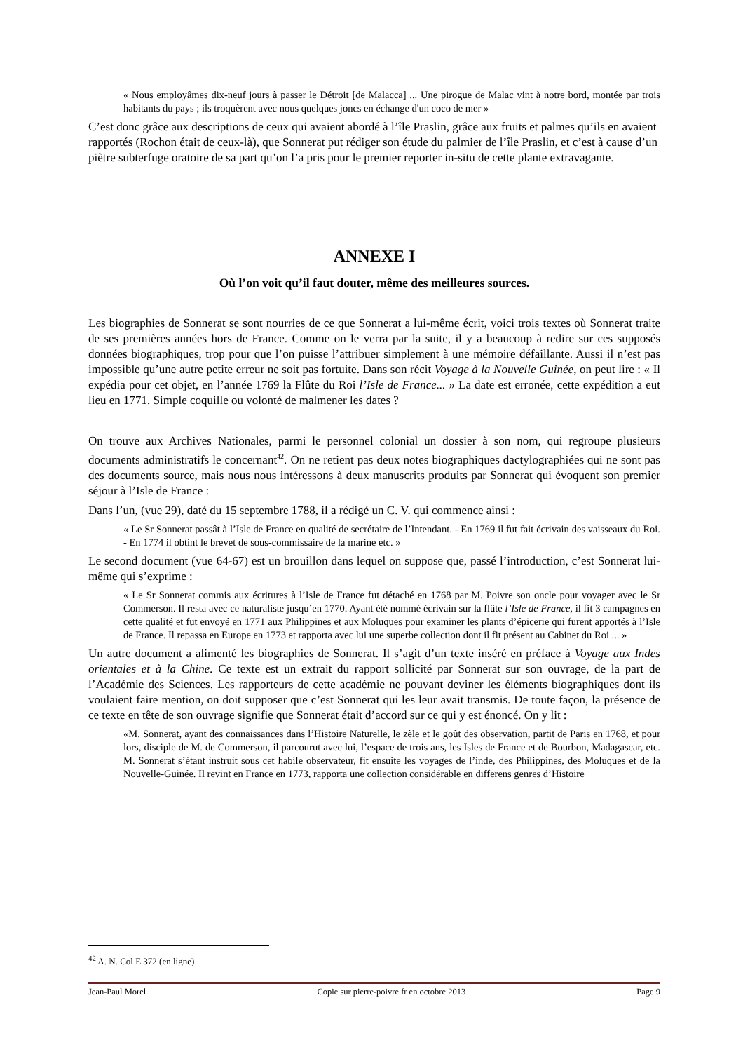« Nous employâmes dix-neuf jours à passer le Détroit [de Malacca] ... Une pirogue de Malac vint à notre bord, montée par trois habitants du pays ; ils troquèrent avec nous quelques joncs en échange d'un coco de mer »
C’est donc grâce aux descriptions de ceux qui avaient abordé à l’île Praslin, grâce aux fruits et palmes qu’ils en avaient rapportés (Rochon était de ceux-là), que Sonnerat put rédiger son étude du palmier de l’île Praslin, et c’est à cause d’un piètre subterfuge oratoire de sa part qu’on l’a pris pour le premier reporter in-situ de cette plante extravagante.
ANNEXE I
Où l’on voit qu’il faut douter, même des meilleures sources.
Les biographies de Sonnerat se sont nourries de ce que Sonnerat a lui-même écrit, voici trois textes où Sonnerat traite de ses premières années hors de France. Comme on le verra par la suite, il y a beaucoup à redire sur ces supposés données biographiques, trop pour que l’on puisse l’attribuer simplement à une mémoire défaillante. Aussi il n’est pas impossible qu’une autre petite erreur ne soit pas fortuite. Dans son récit Voyage à la Nouvelle Guinée, on peut lire : « Il expédia pour cet objet, en l’année 1769 la Flûte du Roi l’Isle de France... » La date est erronée, cette expédition a eut lieu en 1771. Simple coquille ou volonté de malmener les dates ?
On trouve aux Archives Nationales, parmi le personnel colonial un dossier à son nom, qui regroupe plusieurs documents administratifs le concernant<sup>42</sup>. On ne retient pas deux notes biographiques dactylographiées qui ne sont pas des documents source, mais nous nous intéressons à deux manuscrits produits par Sonnerat qui évoquent son premier séjour à l’Isle de France :
Dans l’un, (vue 29), daté du 15 septembre 1788, il a rédigé un C. V. qui commence ainsi :
« Le Sr Sonnerat passât à l’Isle de France en qualité de secrétaire de l’Intendant. - En 1769 il fut fait écrivain des vaisseaux du Roi. - En 1774 il obtint le brevet de sous-commissaire de la marine etc. »
Le second document (vue 64-67) est un brouillon dans lequel on suppose que, passé l’introduction, c’est Sonnerat lui-même qui s’exprime :
« Le Sr Sonnerat commis aux écritures à l’Isle de France fut détaché en 1768 par M. Poivre son oncle pour voyager avec le Sr Commerson. Il resta avec ce naturaliste jusqu’en 1770. Ayant été nommé écrivain sur la flûte l’Isle de France, il fit 3 campagnes en cette qualité et fut envoyé en 1771 aux Philippines et aux Moluques pour examiner les plants d’épicerie qui furent apportés à l’Isle de France. Il repassa en Europe en 1773 et rapporta avec lui une superbe collection dont il fit présent au Cabinet du Roi ... »
Un autre document a alimenté les biographies de Sonnerat. Il s’agit d’un texte inséré en préface à Voyage aux Indes orientales et à la Chine. Ce texte est un extrait du rapport sollicité par Sonnerat sur son ouvrage, de la part de l’Académie des Sciences. Les rapporteurs de cette académie ne pouvant deviner les éléments biographiques dont ils voulaient faire mention, on doit supposer que c’est Sonnerat qui les leur avait transmis. De toute façon, la présence de ce texte en tête de son ouvrage signifie que Sonnerat était d’accord sur ce qui y est énoncé. On y lit :
«M. Sonnerat, ayant des connaissances dans l’Histoire Naturelle, le zèle et le goût des observation, partit de Paris en 1768, et pour lors, disciple de M. de Commerson, il parcourut avec lui, l’espace de trois ans, les Isles de France et de Bourbon, Madagascar, etc. M. Sonnerat s’étant instruit sous cet habile observateur, fit ensuite les voyages de l’inde, des Philippines, des Moluques et de la Nouvelle-Guinée. Il revint en France en 1773, rapporta une collection considérable en differens genres d’Histoire
<sup>42</sup> A. N. Col E 372 (en ligne)
Jean-Paul Morel Copie sur pierre-poivre.fr en octobre 2013 Page 9